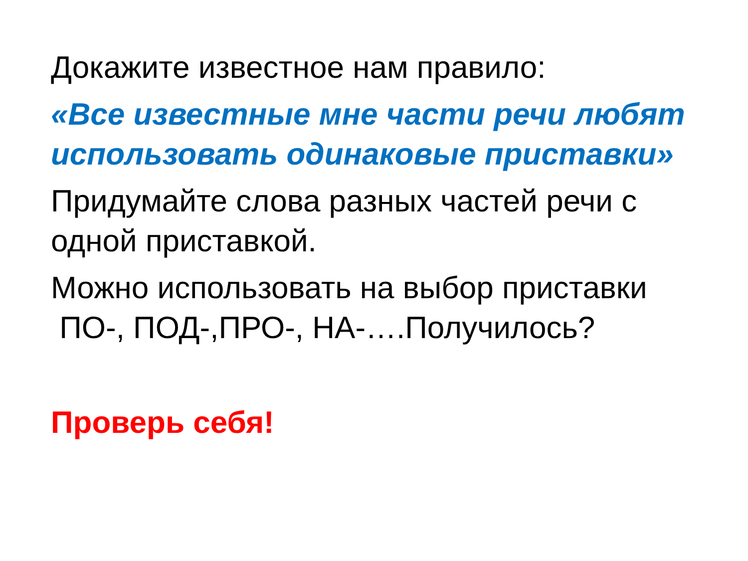Докажите известное нам правило:
«Все известные мне части речи любят использовать одинаковые приставки»
Придумайте слова разных частей речи с одной приставкой.
Можно использовать на выбор приставки
ПО-, ПОД-,ПРО-, НА-….Получилось?
Проверь себя!